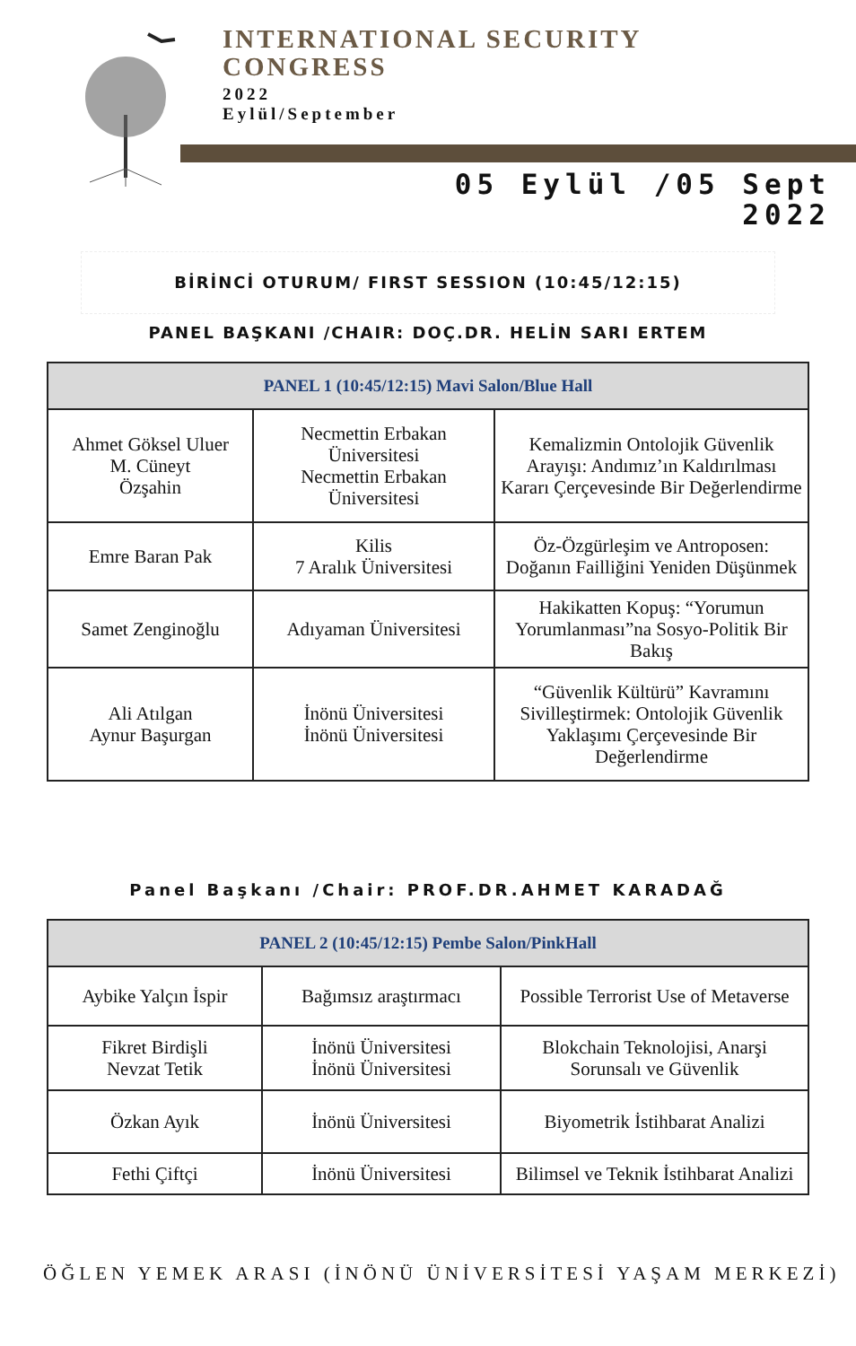INTERNATIONAL SECURITY
CONGRESS
2022
Eylül/September
05 Eylül /05 Sept
2022
BİRİNCİ OTURUM/ FIRST SESSION (10:45/12:15)
PANEL BAŞKANI /CHAIR: DOÇ.DR. HELİN SARI ERTEM
| PANEL 1 (10:45/12:15) Mavi Salon/Blue Hall | | |
| --- | --- | --- |
| Ahmet Göksel Uluer M. Cüneyt Özşahin | Necmettin Erbakan Üniversitesi Necmettin Erbakan Üniversitesi | Kemalizmin Ontolojik Güvenlik Arayışı: Andımız’ın Kaldırılması Kararı Çerçevesinde Bir Değerlendirme |
| Emre Baran Pak | Kilis 7 Aralık Üniversitesi | Öz-Özgürleşim ve Antroposen: Doğanın Failliğini Yeniden Düşünmek |
| Samet Zenginoğlu | Adıyaman Üniversitesi | Hakikatten Kopuş: “Yorumun Yorumlanması”na Sosyo-Politik Bir Bakış |
| Ali Atılgan Aynur Başurgan | İnönü Üniversitesi İnönü Üniversitesi | “Güvenlik Kültürü” Kavramını Sivilleştirmek: Ontolojik Güvenlik Yaklaşımı Çerçevesinde Bir Değerlendirme |
Panel Başkanı /Chair: PROF.DR.AHMET KARADAĞ
| PANEL 2 (10:45/12:15) Pembe Salon/PinkHall | | |
| --- | --- | --- |
| Aybike Yalçın İspir | Bağımsız araştırmacı | Possible Terrorist Use of Metaverse |
| Fikret Birdişli Nevzat Tetik | İnönü Üniversitesi İnönü Üniversitesi | Blokchain Teknolojisi, Anarşi Sorunsalı ve Güvenlik |
| Özkan Ayık | İnönü Üniversitesi | Biyometrik İstihbarat Analizi |
| Fethi Çiftçi | İnönü Üniversitesi | Bilimsel ve Teknik İstihbarat Analizi |
ÖĞLEN YEMEK ARASI (İNÖNÜ ÜNİVERSİTESİ YAŞAM MERKEZİ)